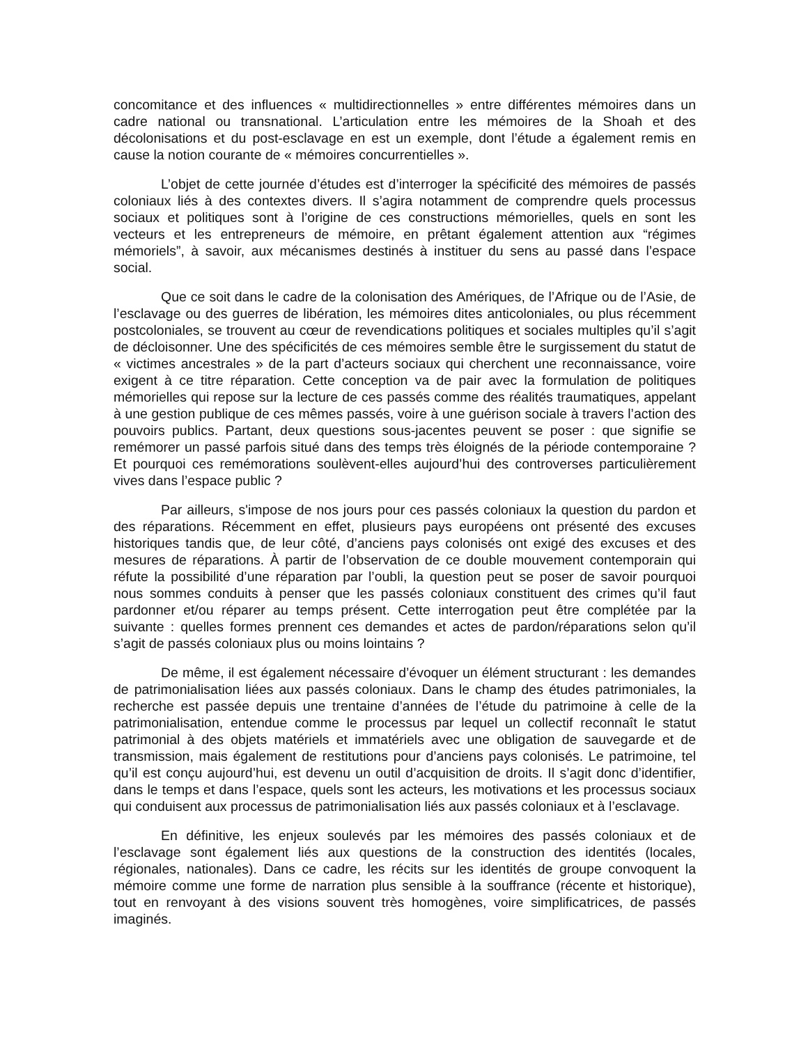concomitance et des influences « multidirectionnelles » entre différentes mémoires dans un cadre national ou transnational. L’articulation entre les mémoires de la Shoah et des décolonisations et du post-esclavage en est un exemple, dont l’étude a également remis en cause la notion courante de « mémoires concurrentielles ».
L’objet de cette journée d’études est d’interroger la spécificité des mémoires de passés coloniaux liés à des contextes divers. Il s’agira notamment de comprendre quels processus sociaux et politiques sont à l’origine de ces constructions mémorielles, quels en sont les vecteurs et les entrepreneurs de mémoire, en prêtant également attention aux “régimes mémoriels”, à savoir, aux mécanismes destinés à instituer du sens au passé dans l’espace social.
Que ce soit dans le cadre de la colonisation des Amériques, de l’Afrique ou de l’Asie, de l’esclavage ou des guerres de libération, les mémoires dites anticoloniales, ou plus récemment postcoloniales, se trouvent au cœur de revendications politiques et sociales multiples qu’il s’agit de décloisonner. Une des spécificités de ces mémoires semble être le surgissement du statut de « victimes ancestrales » de la part d’acteurs sociaux qui cherchent une reconnaissance, voire exigent à ce titre réparation. Cette conception va de pair avec la formulation de politiques mémorielles qui repose sur la lecture de ces passés comme des réalités traumatiques, appelant à une gestion publique de ces mêmes passés, voire à une guérison sociale à travers l’action des pouvoirs publics. Partant, deux questions sous-jacentes peuvent se poser : que signifie se remémorer un passé parfois situé dans des temps très éloignés de la période contemporaine ? Et pourquoi ces remémorations soulèvent-elles aujourd’hui des controverses particulièrement vives dans l’espace public ?
Par ailleurs, s'impose de nos jours pour ces passés coloniaux la question du pardon et des réparations. Récemment en effet, plusieurs pays européens ont présenté des excuses historiques tandis que, de leur côté, d’anciens pays colonisés ont exigé des excuses et des mesures de réparations. À partir de l’observation de ce double mouvement contemporain qui réfute la possibilité d’une réparation par l’oubli, la question peut se poser de savoir pourquoi nous sommes conduits à penser que les passés coloniaux constituent des crimes qu’il faut pardonner et/ou réparer au temps présent. Cette interrogation peut être complétée par la suivante : quelles formes prennent ces demandes et actes de pardon/réparations selon qu’il s’agit de passés coloniaux plus ou moins lointains ?
De même, il est également nécessaire d’évoquer un élément structurant : les demandes de patrimonialisation liées aux passés coloniaux. Dans le champ des études patrimoniales, la recherche est passée depuis une trentaine d’années de l’étude du patrimoine à celle de la patrimonialisation, entendue comme le processus par lequel un collectif reconnaît le statut patrimonial à des objets matériels et immatériels avec une obligation de sauvegarde et de transmission, mais également de restitutions pour d’anciens pays colonisés. Le patrimoine, tel qu’il est conçu aujourd’hui, est devenu un outil d’acquisition de droits. Il s’agit donc d’identifier, dans le temps et dans l’espace, quels sont les acteurs, les motivations et les processus sociaux qui conduisent aux processus de patrimonialisation liés aux passés coloniaux et à l’esclavage.
En définitive, les enjeux soulevés par les mémoires des passés coloniaux et de l’esclavage sont également liés aux questions de la construction des identités (locales, régionales, nationales). Dans ce cadre, les récits sur les identités de groupe convoquent la mémoire comme une forme de narration plus sensible à la souffrance (récente et historique), tout en renvoyant à des visions souvent très homogènes, voire simplificatrices, de passés imaginés.